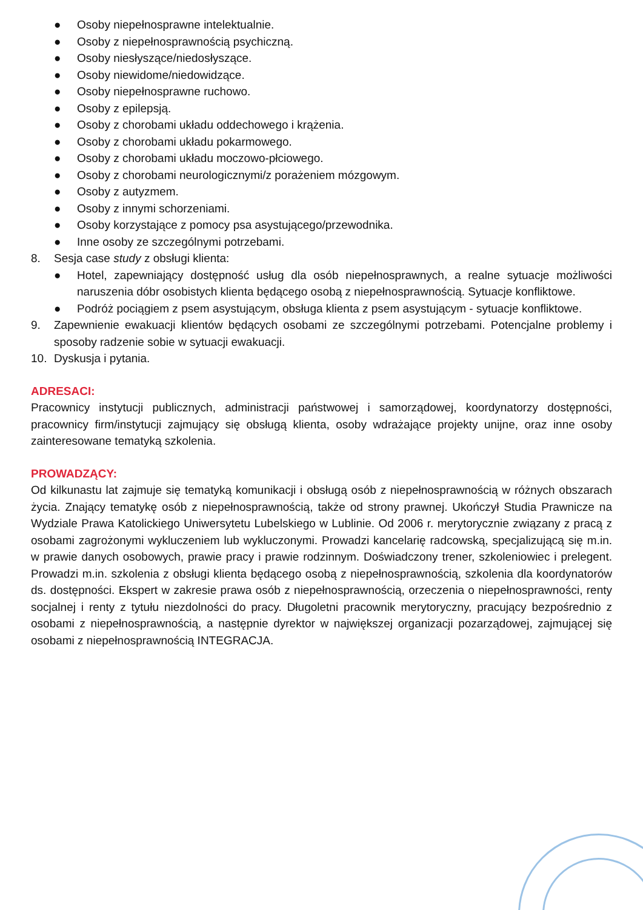● Osoby niepełnosprawne intelektualnie.
● Osoby z niepełnosprawnością psychiczną.
● Osoby niesłyszące/niedosłyszące.
● Osoby niewidome/niedowidzące.
● Osoby niepełnosprawne ruchowo.
● Osoby z epilepsją.
● Osoby z chorobami układu oddechowego i krążenia.
● Osoby z chorobami układu pokarmowego.
● Osoby z chorobami układu moczowo-płciowego.
● Osoby z chorobami neurologicznymi/z porażeniem mózgowym.
● Osoby z autyzmem.
● Osoby z innymi schorzeniami.
● Osoby korzystające z pomocy psa asystującego/przewodnika.
● Inne osoby ze szczególnymi potrzebami.
8. Sesja case study z obsługi klienta:
●
Hotel, zapewniający dostępność usług dla osób niepełnosprawnych, a realne sytuacje możliwości naruszenia dóbr osobistych klienta będącego osobą z niepełnosprawnością. Sytuacje konfliktowe.
● Podróż pociągiem z psem asystującym, obsługa klienta z psem asystującym - sytuacje konfliktowe.
9. Zapewnienie ewakuacji klientów będących osobami ze szczególnymi potrzebami. Potencjalne problemy i sposoby radzenie sobie w sytuacji ewakuacji.
10. Dyskusja i pytania.
ADRESACI:
Pracownicy instytucji publicznych, administracji państwowej i samorządowej, koordynatorzy dostępności, pracownicy firm/instytucji zajmujący się obsługą klienta, osoby wdrażające projekty unijne, oraz inne osoby zainteresowane tematyką szkolenia.
PROWADZĄCY:
Od kilkunastu lat zajmuje się tematyką komunikacji i obsługą osób z niepełnosprawnością w różnych obszarach życia. Znający tematykę osób z niepełnosprawnością, także od strony prawnej. Ukończył Studia Prawnicze na Wydziale Prawa Katolickiego Uniwersytetu Lubelskiego w Lublinie. Od 2006 r. merytorycznie związany z pracą z osobami zagrożonymi wykluczeniem lub wykluczonymi. Prowadzi kancelarię radcowską, specjalizującą się m.in. w prawie danych osobowych, prawie pracy i prawie rodzinnym. Doświadczony trener, szkoleniowiec i prelegent. Prowadzi m.in. szkolenia z obsługi klienta będącego osobą z niepełnosprawnością, szkolenia dla koordynatorów ds. dostępności. Ekspert w zakresie prawa osób z niepełnosprawnością, orzeczenia o niepełnosprawności, renty socjalnej i renty z tytułu niezdolności do pracy. Długoletni pracownik merytoryczny, pracujący bezpośrednio z osobami z niepełnosprawnością, a następnie dyrektor w największej organizacji pozarządowej, zajmującej się osobami z niepełnosprawnością INTEGRACJA.